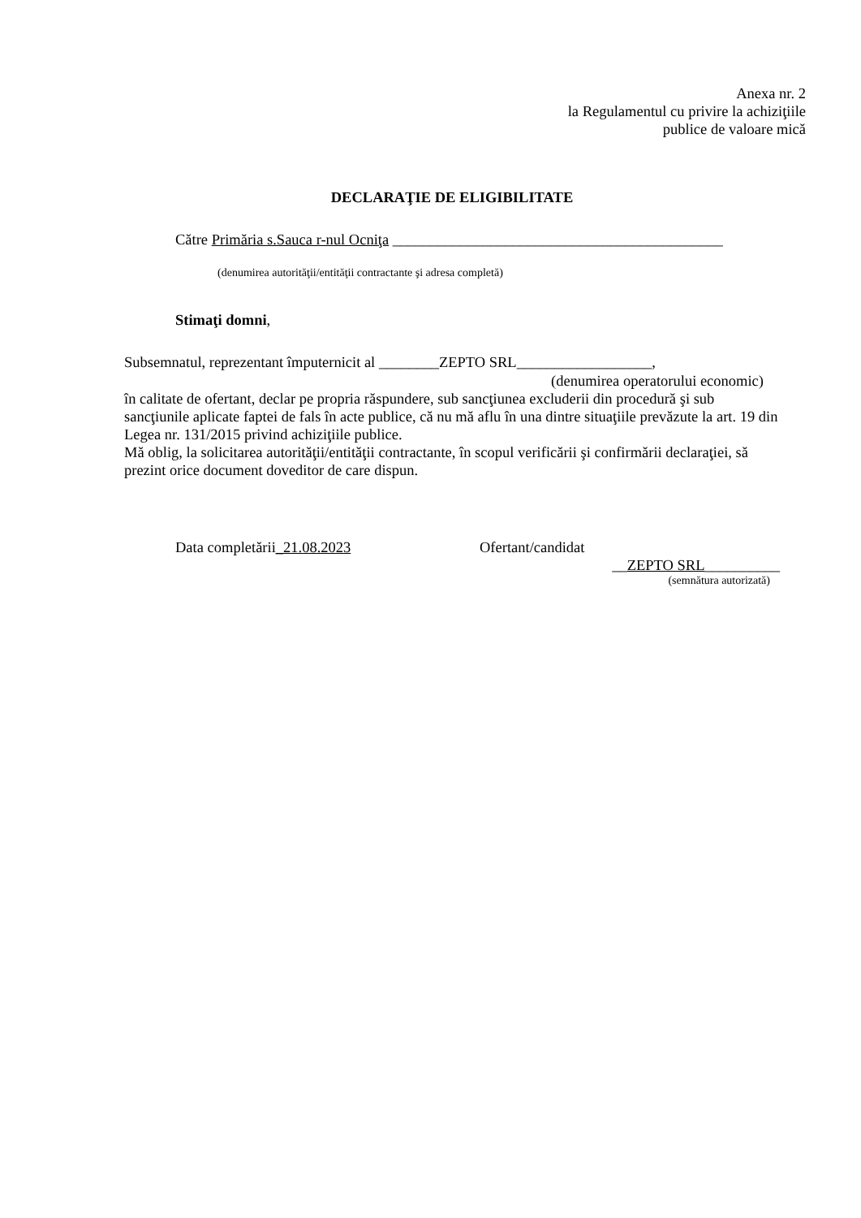Anexa nr. 2
la Regulamentul cu privire la achiziţiile
publice de valoare mică
DECLARAŢIE DE ELIGIBILITATE
Către Primăria s.Sauca r-nul Ocniţa ____________________________________________
(denumirea autorităţii/entităţii contractante şi adresa completă)
Stimaţi domni,
Subsemnatul, reprezentant împuternicit al ________ZEPTO SRL__________________,
(denumirea operatorului economic)
în calitate de ofertant, declar pe propria răspundere, sub sancţiunea excluderii din procedură şi sub sancţiunile aplicate faptei de fals în acte publice, că nu mă aflu în una dintre situaţiile prevăzute la art. 19 din Legea nr. 131/2015 privind achiziţiile publice.
Mă oblig, la solicitarea autorităţii/entităţii contractante, în scopul verificării şi confirmării declaraţiei, să prezint orice document doveditor de care dispun.
Data completării_21.08.2023 Ofertant/candidat
__ZEPTO SRL__________
(semnătura autorizată)